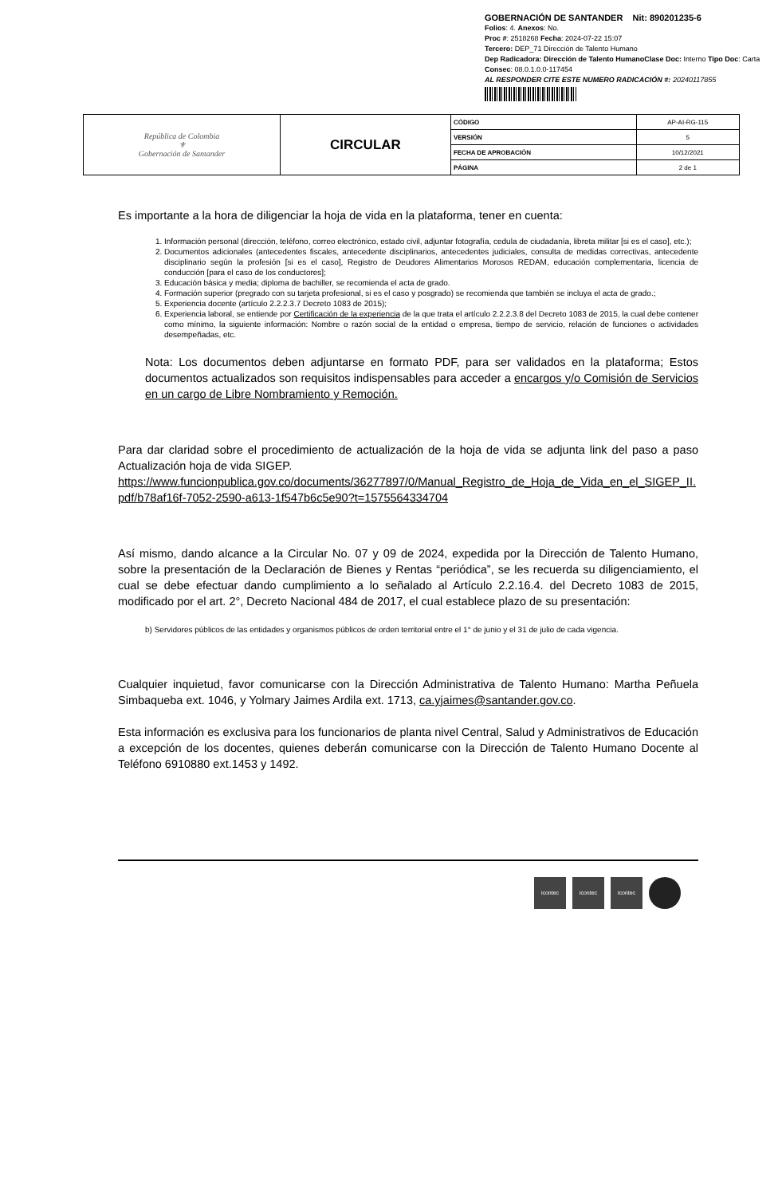GOBERNACIÓN DE SANTANDER Nit: 890201235-6
Folios: 4. Anexos: No.
Proc #: 2518268 Fecha: 2024-07-22 15:07
Tercero: DEP_71 Dirección de Talento Humano
Dep Radicadora: Dirección de Talento HumanoClase Doc: Interno Tipo Doc: Carta
Consec: 08.0.1.0.0-117454
AL RESPONDER CITE ESTE NUMERO RADICACIÓN #: 20240117855
| República de Colombia ⚜ Gobernación de Santander | CIRCULAR | CÓDIGO | AP-AI-RG-115 |
| | | VERSIÓN | 5 |
| | | FECHA DE APROBACIÓN | 10/12/2021 |
| | | PÁGINA | 2 de 1 |
Es importante a la hora de diligenciar la hoja de vida en la plataforma, tener en cuenta:
1. Información personal (dirección, teléfono, correo electrónico, estado civil, adjuntar fotografía, cedula de ciudadanía, libreta militar [si es el caso], etc.);
2. Documentos adicionales (antecedentes fiscales, antecedente disciplinarios, antecedentes judiciales, consulta de medidas correctivas, antecedente disciplinario según la profesión [si es el caso], Registro de Deudores Alimentarios Morosos REDAM, educación complementaria, licencia de conducción [para el caso de los conductores];
3. Educación básica y media; diploma de bachiller, se recomienda el acta de grado.
4. Formación superior (pregrado con su tarjeta profesional, si es el caso y posgrado) se recomienda que también se incluya el acta de grado.;
5. Experiencia docente (artículo 2.2.2.3.7 Decreto 1083 de 2015);
6. Experiencia laboral, se entiende por Certificación de la experiencia de la que trata el artículo 2.2.2.3.8 del Decreto 1083 de 2015, la cual debe contener como mínimo, la siguiente información: Nombre o razón social de la entidad o empresa, tiempo de servicio, relación de funciones o actividades desempeñadas, etc.
Nota: Los documentos deben adjuntarse en formato PDF, para ser validados en la plataforma; Estos documentos actualizados son requisitos indispensables para acceder a encargos y/o Comisión de Servicios en un cargo de Libre Nombramiento y Remoción.
Para dar claridad sobre el procedimiento de actualización de la hoja de vida se adjunta link del paso a paso Actualización hoja de vida SIGEP.
https://www.funcionpublica.gov.co/documents/36277897/0/Manual_Registro_de_Hoja_de_Vida_en_el_SIGEP_II. pdf/b78af16f-7052-2590-a613-1f547b6c5e90?t=1575564334704
Así mismo, dando alcance a la Circular No. 07 y 09 de 2024, expedida por la Dirección de Talento Humano, sobre la presentación de la Declaración de Bienes y Rentas “periódica”, se les recuerda su diligenciamiento, el cual se debe efectuar dando cumplimiento a lo señalado al Artículo 2.2.16.4. del Decreto 1083 de 2015, modificado por el art. 2°, Decreto Nacional 484 de 2017, el cual establece plazo de su presentación:
b) Servidores públicos de las entidades y organismos públicos de orden territorial entre el 1° de junio y el 31 de julio de cada vigencia.
Cualquier inquietud, favor comunicarse con la Dirección Administrativa de Talento Humano: Martha Peñuela Simbaqueba ext. 1046, y Yolmary Jaimes Ardila ext. 1713, ca.yjaimes@santander.gov.co.
Esta información es exclusiva para los funcionarios de planta nivel Central, Salud y Administrativos de Educación a excepción de los docentes, quienes deberán comunicarse con la Dirección de Talento Humano Docente al Teléfono 6910880 ext.1453 y 1492.
icontec icontec icontec